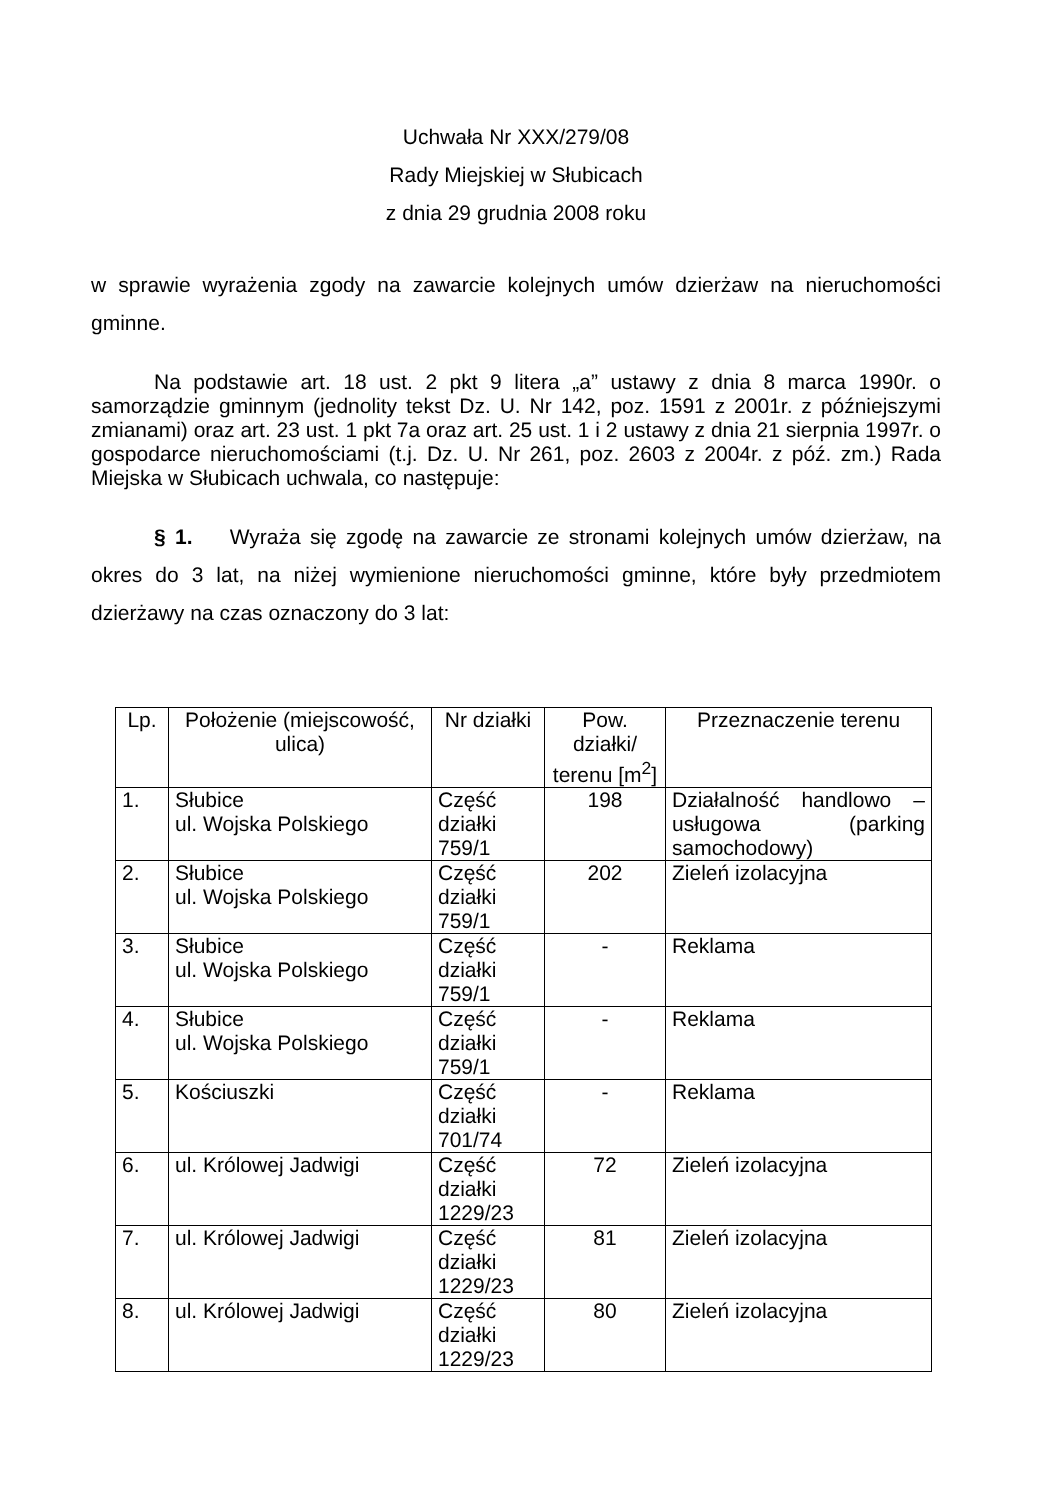Uchwała Nr XXX/279/08
Rady Miejskiej w Słubicach
z dnia 29 grudnia 2008 roku
w sprawie wyrażenia zgody na zawarcie kolejnych umów dzierżaw na nieruchomości gminne.
Na podstawie art. 18 ust. 2 pkt 9 litera „a” ustawy z dnia 8 marca 1990r. o samorządzie gminnym (jednolity tekst Dz. U. Nr 142, poz. 1591 z 2001r. z późniejszymi zmianami) oraz art. 23 ust. 1 pkt 7a oraz art. 25 ust. 1 i 2 ustawy z dnia 21 sierpnia 1997r. o gospodarce nieruchomościami (t.j. Dz. U. Nr 261, poz. 2603 z 2004r. z póź. zm.) Rada Miejska w Słubicach uchwala, co następuje:
§ 1. Wyraża się zgodę na zawarcie ze stronami kolejnych umów dzierżaw, na okres do 3 lat, na niżej wymienione nieruchomości gminne, które były przedmiotem dzierżawy na czas oznaczony do 3 lat:
| Lp. | Położenie (miejscowość, ulica) | Nr działki | Pow. działki/ terenu [m<sup>2</sup>] | Przeznaczenie terenu |
| 1. | Słubice ul. Wojska Polskiego | Część działki 759/1 | 198 | Działalność handlowo – usługowa (parking samochodowy) |
| 2. | Słubice ul. Wojska Polskiego | Część działki 759/1 | 202 | Zieleń izolacyjna |
| 3. | Słubice ul. Wojska Polskiego | Część działki 759/1 | - | Reklama |
| 4. | Słubice ul. Wojska Polskiego | Część działki 759/1 | - | Reklama |
| 5. | Kościuszki | Część działki 701/74 | - | Reklama |
| 6. | ul. Królowej Jadwigi | Część działki 1229/23 | 72 | Zieleń izolacyjna |
| 7. | ul. Królowej Jadwigi | Część działki 1229/23 | 81 | Zieleń izolacyjna |
| 8. | ul. Królowej Jadwigi | Część działki 1229/23 | 80 | Zieleń izolacyjna |